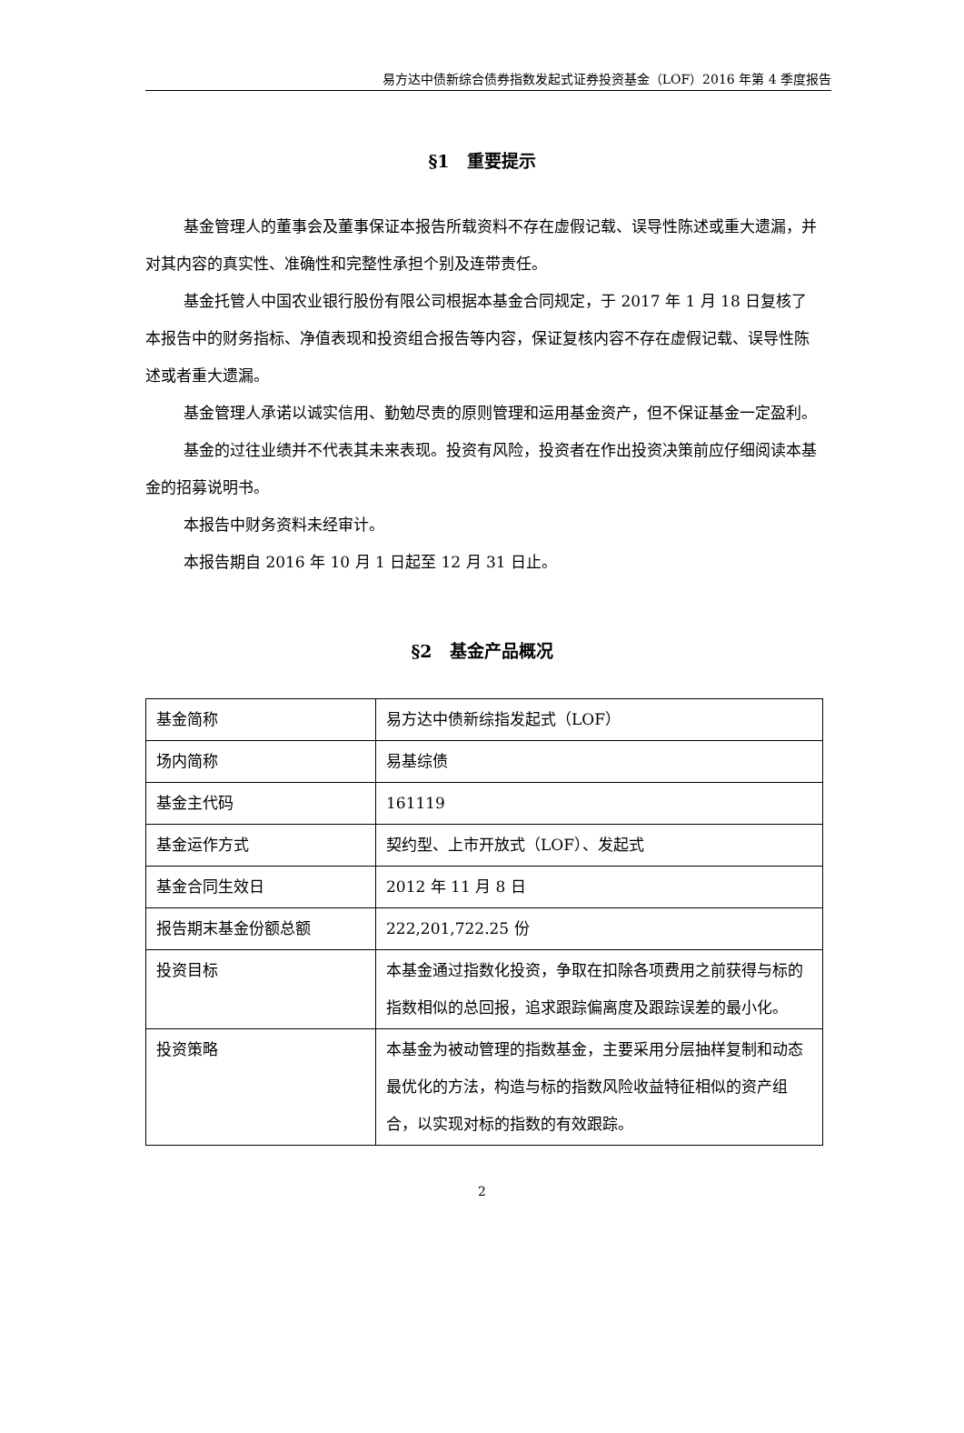易方达中债新综合债券指数发起式证券投资基金（LOF）2016 年第 4 季度报告
§1　重要提示
基金管理人的董事会及董事保证本报告所载资料不存在虚假记载、误导性陈述或重大遗漏，并对其内容的真实性、准确性和完整性承担个别及连带责任。
基金托管人中国农业银行股份有限公司根据本基金合同规定，于 2017 年 1 月 18 日复核了本报告中的财务指标、净值表现和投资组合报告等内容，保证复核内容不存在虚假记载、误导性陈述或者重大遗漏。
基金管理人承诺以诚实信用、勤勉尽责的原则管理和运用基金资产，但不保证基金一定盈利。
基金的过往业绩并不代表其未来表现。投资有风险，投资者在作出投资决策前应仔细阅读本基金的招募说明书。
本报告中财务资料未经审计。
本报告期自 2016 年 10 月 1 日起至 12 月 31 日止。
§2　基金产品概况
| 基金简称 | 易方达中债新综指发起式（LOF） |
| 场内简称 | 易基综债 |
| 基金主代码 | 161119 |
| 基金运作方式 | 契约型、上市开放式（LOF）、发起式 |
| 基金合同生效日 | 2012 年 11 月 8 日 |
| 报告期末基金份额总额 | 222,201,722.25 份 |
| 投资目标 | 本基金通过指数化投资，争取在扣除各项费用之前获得与标的指数相似的总回报，追求跟踪偏离度及跟踪误差的最小化。 |
| 投资策略 | 本基金为被动管理的指数基金，主要采用分层抽样复制和动态最优化的方法，构造与标的指数风险收益特征相似的资产组合，以实现对标的指数的有效跟踪。 |
2